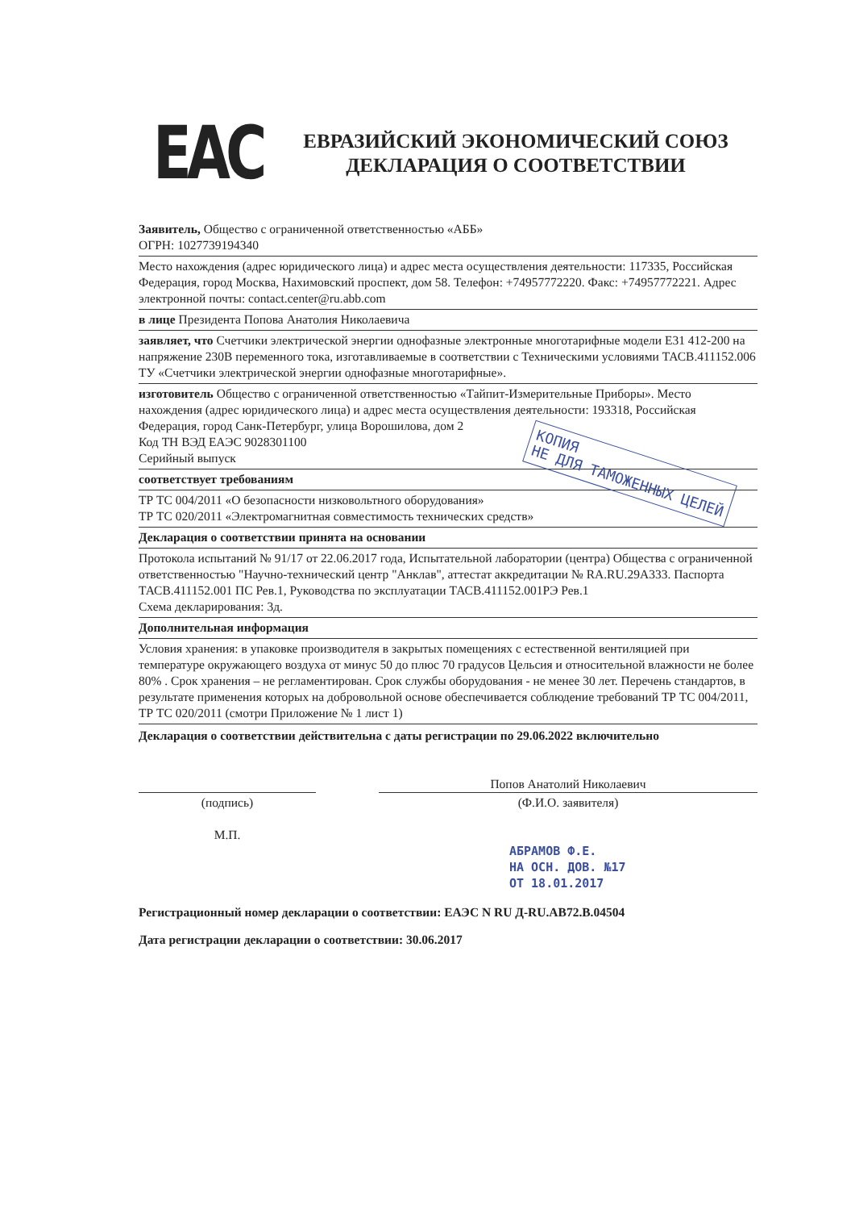EAC
ЕВРАЗИЙСКИЙ ЭКОНОМИЧЕСКИЙ СОЮЗ
ДЕКЛАРАЦИЯ О СООТВЕТСТВИИ
Заявитель, Общество с ограниченной ответственностью «АББ»
ОГРН: 1027739194340
Место нахождения (адрес юридического лица) и адрес места осуществления деятельности: 117335, Российская Федерация, город Москва, Нахимовский проспект, дом 58. Телефон: +74957772220. Факс: +74957772221. Адрес электронной почты: contact.center@ru.abb.com
в лице Президента Попова Анатолия Николаевича
заявляет, что Счетчики электрической энергии однофазные электронные многотарифные модели E31 412-200 на напряжение 230В переменного тока, изготавливаемые в соответствии с Техническими условиями ТАСВ.411152.006 ТУ «Счетчики электрической энергии однофазные многотарифные».
изготовитель Общество с ограниченной ответственностью «Тайпит-Измерительные Приборы». Место нахождения (адрес юридического лица) и адрес места осуществления деятельности: 193318, Российская Федерация, город Санк-Петербург, улица Ворошилова, дом 2
Код ТН ВЭД ЕАЭС 9028301100
Серийный выпуск
соответствует требованиям
ТР ТС 004/2011 «О безопасности низковольтного оборудования»
ТР ТС 020/2011 «Электромагнитная совместимость технических средств»
Декларация о соответствии принята на основании
Протокола испытаний № 91/17 от 22.06.2017 года, Испытательной лаборатории (центра) Общества с ограниченной ответственностью "Научно-технический центр "Анклав", аттестат аккредитации № RA.RU.29А333. Паспорта ТАСВ.411152.001 ПС Рев.1, Руководства по эксплуатации ТАСВ.411152.001РЭ Рев.1
Схема декларирования: 3д.
Дополнительная информация
Условия хранения: в упаковке производителя в закрытых помещениях с естественной вентиляцией при температуре окружающего воздуха от минус 50 до плюс 70 градусов Цельсия и относительной влажности не более 80% . Срок хранения – не регламентирован. Срок службы оборудования - не менее 30 лет. Перечень стандартов, в результате применения которых на добровольной основе обеспечивается соблюдение требований ТР ТС 004/2011, ТР ТС 020/2011 (смотри Приложение № 1 лист 1)
Декларация о соответствии действительна с даты регистрации по 29.06.2022 включительно
(подпись)
М.П.
Попов Анатолий Николаевич
(Ф.И.О. заявителя)
АБРАМОВ Ф.Е.
НА ОСН. ДОВ. №17
ОТ 18.01.2017
Регистрационный номер декларации о соответствии: ЕАЭС N RU Д-RU.АВ72.В.04504
Дата регистрации декларации о соответствии: 30.06.2017
КОПИЯ
НЕ ДЛЯ ТАМОЖЕННЫХ ЦЕЛЕЙ